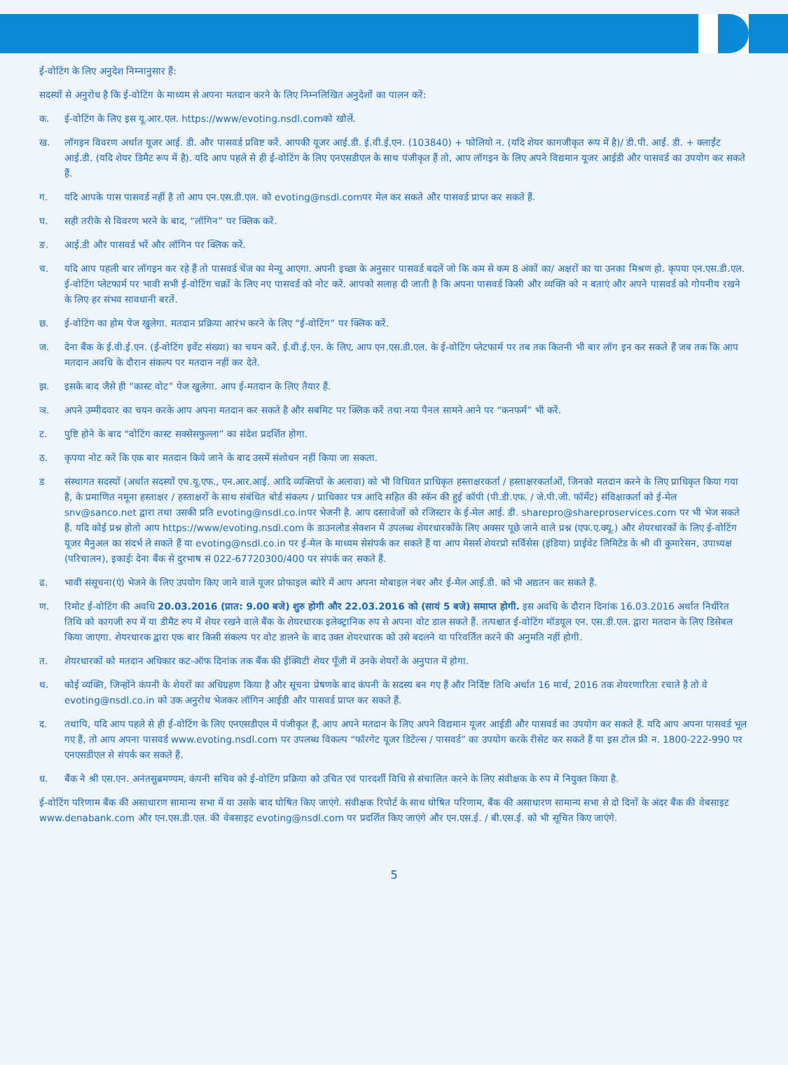ई-वोटिंग के लिए अनुदेश निम्नानुसार हैं:
सदस्यों से अनुरोध है कि ई-वोटिंग के माध्यम से अपना मतदान करने के लिए निम्नलिखित अनुदेशों का पालन करें:
क. ई-वोटिंग के लिए इस यू.आर.एल. https://www/evoting.nsdl.comको खोलें.
ख. लॉगइन विवरण अर्थात यूजर आई. डी. और पासवर्ड प्रविष्ट करें. आपकी यूजर आई.डी. ई.वी.ई.एन. (103840) + फोलियो न. (यदि शेयर कागजीकृत रूप में है)/ डी.पी. आई. डी. + क्लाईंट आई.डी. (यदि शेयर डिमैट रूप में है). यदि आप पहले से ही ई-वोटिंग के लिए एनएसडीएल के साथ पंजीकृत हैं तो, आप लॉगइन के लिए अपने विद्यमान यूजर आईडी और पासवर्ड का उपयोग कर सकते हैं.
ग. यदि आपके पास पासवर्ड नहीं है तो आप एन.एस.डी.एल. को evoting@nsdl.comपर मेल कर सकते और पासवर्ड प्राप्त कर सकते हैं.
घ. सही तरीके से विवरण भरने के बाद, “लॉगिन” पर क्लिक करें.
ङ. आई.डी और पासवर्ड भरें और लॉगिन पर क्लिक करें.
च. यदि आप पहली बार लॉगइन कर रहे हैं तो पासवर्ड चेंज का मेन्यू आएगा. अपनी इच्छा के अनुसार पासवर्ड बदलें जो कि कम से कम 8 अंकों का/ अक्षरों का या उनका मिश्रण हो. कृपया एन.एस.डी.एल. ई-वोटिंग प्लेटफार्म पर भावी सभी ई-वोटिंग चक्रों के लिए नए पासवर्ड को नोट करें. आपको सलाह दी जाती है कि अपना पासवर्ड किसी और व्यक्ति को न बताएं और अपने पासवर्ड को गोपनीय रखने के लिए हर संभव सावधानी बरतें.
छ. ई-वोटिंग का होम पेज खुलेगा. मतदान प्रक्रिया आरंभ करने के लिए “ई-वोटिंग” पर क्लिक करें.
ज. देना बैंक के ई.वी.ई.एन. (ई-वोटिंग इवेंट संख्या) का चयन करें. ई.वी.ई.एन. के लिए, आप एन.एस.डी.एल. के ई-वोटिंग प्लेटफार्म पर तब तक कितनी भी बार लॉग इन कर सकते हैं जब तक कि आप मतदान अवधि के दौरान संकल्प पर मतदान नहीं कर देते.
झ. इसके बाद जैसे ही “कास्ट वोट” पेज खुलेगा. आप ई-मतदान के लिए तैयार हैं.
ञ. अपने उम्मीदवार का चयन करके आप अपना मतदान कर सकते है और सबमिट पर क्लिक करें तथा नया पैनल सामने आने पर “कनफर्म” भी करें.
ट. पुष्टि होने के बाद “वोटिंग कास्ट सक्सेसफुल्ला” का संदेश प्रदर्शित होगा.
ठ. कृपया नोट करें कि एक बार मतदान किये जाने के बाद उसमें संशोधन नहीं किया जा सकता.
ड संस्थागत सदस्यों (अर्थात सदस्यों एच.यू.एफ., एन.आर.आई. आदि व्यक्तियों के अलावा) को भी विधिवत प्राधिकृत हस्ताक्षरकर्ता / हस्ताक्षरकर्ताओं, जिनको मतदान करने के लिए प्राधिकृत किया गया है, के प्रमाणित नमूना हस्ताक्षर / हस्ताक्षरों के साथ संबंधित बोर्ड संकल्प / प्राधिकार पत्र आदि सहित की स्कॅन की हुई कॉपी (पी.डी.एफ. / जे.पी.जी. फॉर्मेट) संविक्षाकर्ता को ई-मेल snv@sanco.net द्वारा तथा उसकी प्रति evoting@nsdl.co.inपर भेजनी है. आप दस्तावेजों को रजिस्टार के ई-मेल आई. डी. sharepro@shareproservices.com पर भी भेज सकते हैं. यदि कोई प्रश्न होतो आप https://www/evoting.nsdl.com के डाउनलोड सेक्शन में उपलब्ध शेयरधारकोंके लिए अक्सर पूछे जाने वाले प्रश्न (एफ.ए.क्यू.) और शेयरधारकों के लिए ई-वोटिंग यूजर मैनुअल का संदर्भ ले सकते हैं या evoting@nsdl.co.in पर ई-मेल के माध्यम सेसंपर्क कर सकते हैं या आप मेसर्स शेयरप्रो सर्विसेस (इंडिया) प्राईवेट लिमिटेड के श्री वी कुमारेसन, उपाध्यक्ष (परिचालन), इकाईः देना बैंक से दुरभाष सं 022-67720300/400 पर संपर्क कर सकते हैं.
ढ. भावी संसूचना(एं) भेजने के लिए उपयोग किए जाने वाले यूजर प्रोफाइल ब्योरे में आप अपना मोबाइल नंबर और ई-मेल आई.डी. को भी अद्यतन कर सकते हैं.
ण. रिमोट ई-वोटिंग की अवधि 20.03.2016 (प्रात: 9.00 बजे) शुरु होगी और 22.03.2016 को (सायं 5 बजे) समाप्त होगी. इस अवधि के दौरान दिनांक 16.03.2016 अर्थात निर्धरित तिथि को कागजी रुप में या डीमैट रुप में शेयर रखने वाले बैंक के शेयरधारक इलेक्ट्रानिक रुप से अपना वोट डाल सकते हैं. तत्पश्चात ई-वोटिंग मॉडयूल एन. एस.डी.एल. द्वारा मतदान के लिए डिसेबल किया जाएगा. शेयरधारक द्वारा एक बार किसी संकल्प पर वोट डालने के बाद उक्त शेयरधारक को उसे बदलने या परिवर्तित करने की अनुमति नहीं होगी.
त. शेयरधारकों को मतदान अधिकार कट-ऑफ दिनांक तक बैंक की ईक्विटी शेयर पूँजी में उनके शेयरों के अनुपात में होगा.
थ. कोई व्यक्ति, जिन्होंने कंपनी के शेयरों का अधिग्रहण किया है और सूचना प्रेषणके बाद कंपनी के सदस्य बन गए हैं और निर्दिष्ट तिथि अर्थात 16 मार्च, 2016 तक शेयरणारिता रचाते है तो वे evoting@nsdl.co.in को उक अनुरोध भेजकर लॉगिन आईडी और पासवर्ड प्राप्त कर सकते हैं.
द. तथापि, यदि आप पहले से ही ई-वोटिंग के लिए एनएसडीएल में पंजीकृत हैं, आप अपने मतदान के लिए अपने विद्यमान यूजर आईडी और पासवर्ड का उपयोग कर सकते हैं. यदि आप अपना पासवर्ड भूल गए हैं, तो आप अपना पासवर्ड www.evoting.nsdl.com पर उपलब्ध विकल्प “फॉरगेट यूजर डिटेल्स / पासवर्ड” का उपयोग करके रीसेट कर सकते हैं या इस टोल फ्री न. 1800-222-990 पर एनएसडीएल से संपर्क कर सकते हैं.
ध. बैंक ने श्री एस.एन. अनंतसुब्रमण्यम, कंपनी सचिव को ई-वोटिंग प्रक्रिया को उचित एवं पारदर्शी विधि से संचालित करने के लिए संवीक्षक के रुप में नियुक्त किया है.
ई-वोटिंग परिणाम बैंक की असाधारण सामान्य सभा में या उसके बाद घोषित किए जाएंगे. संवीक्षक रिपोर्ट के साथ घोषित परिणाम, बैंक की असाधारण सामान्य सभा से दो दिनों के अंदर बैंक की वेबसाइट www.denabank.com और एन.एस.डी.एल. की वेबसाइट evoting@nsdl.com पर प्रदर्शित किए जाएंगे और एन.एस.ई. / बी.एस.ई. को भी सूचित किए जाएंगे.
5